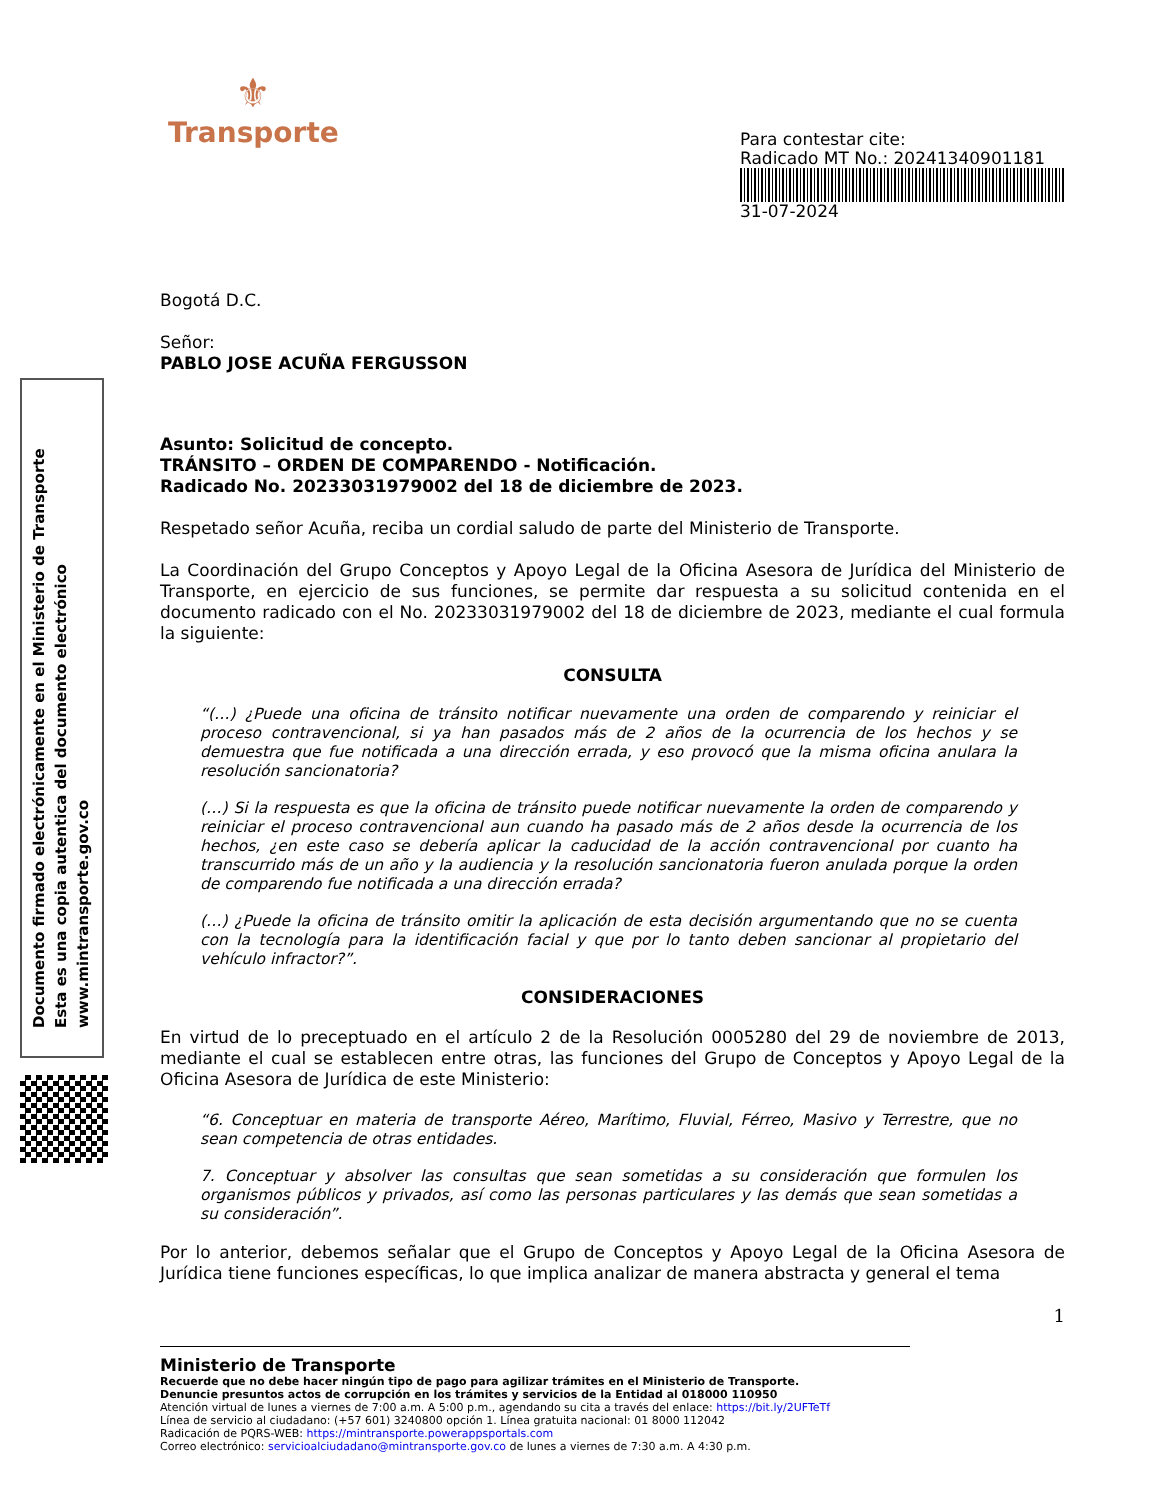Documento firmado electrónicamente en el Ministerio de Transporte
Esta es una copia autentica del documento electrónico
www.mintransporte.gov.co
⚜
Transporte
Para contestar cite:
Radicado MT No.: 20241340901181
31-07-2024
Bogotá D.C.
Señor:
PABLO JOSE ACUÑA FERGUSSON
Asunto: Solicitud de concepto.
TRÁNSITO – ORDEN DE COMPARENDO - Notificación.
Radicado No. 20233031979002 del 18 de diciembre de 2023.
Respetado señor Acuña, reciba un cordial saludo de parte del Ministerio de Transporte.
La Coordinación del Grupo Conceptos y Apoyo Legal de la Oficina Asesora de Jurídica del Ministerio de Transporte, en ejercicio de sus funciones, se permite dar respuesta a su solicitud contenida en el documento radicado con el No. 20233031979002 del 18 de diciembre de 2023, mediante el cual formula la siguiente:
CONSULTA
“(…) ¿Puede una oficina de tránsito notificar nuevamente una orden de comparendo y reiniciar el proceso contravencional, si ya han pasados más de 2 años de la ocurrencia de los hechos y se demuestra que fue notificada a una dirección errada, y eso provocó que la misma oficina anulara la resolución sancionatoria?
(…) Si la respuesta es que la oficina de tránsito puede notificar nuevamente la orden de comparendo y reiniciar el proceso contravencional aun cuando ha pasado más de 2 años desde la ocurrencia de los hechos, ¿en este caso se debería aplicar la caducidad de la acción contravencional por cuanto ha transcurrido más de un año y la audiencia y la resolución sancionatoria fueron anulada porque la orden de comparendo fue notificada a una dirección errada?
(…) ¿Puede la oficina de tránsito omitir la aplicación de esta decisión argumentando que no se cuenta con la tecnología para la identificación facial y que por lo tanto deben sancionar al propietario del vehículo infractor?”.
CONSIDERACIONES
En virtud de lo preceptuado en el artículo 2 de la Resolución 0005280 del 29 de noviembre de 2013, mediante el cual se establecen entre otras, las funciones del Grupo de Conceptos y Apoyo Legal de la Oficina Asesora de Jurídica de este Ministerio:
“6. Conceptuar en materia de transporte Aéreo, Marítimo, Fluvial, Férreo, Masivo y Terrestre, que no sean competencia de otras entidades.
7. Conceptuar y absolver las consultas que sean sometidas a su consideración que formulen los organismos públicos y privados, así como las personas particulares y las demás que sean sometidas a su consideración”.
Por lo anterior, debemos señalar que el Grupo de Conceptos y Apoyo Legal de la Oficina Asesora de Jurídica tiene funciones específicas, lo que implica analizar de manera abstracta y general el tema
1
Ministerio de Transporte
Recuerde que no debe hacer ningún tipo de pago para agilizar trámites en el Ministerio de Transporte.
Denuncie presuntos actos de corrupción en los trámites y servicios de la Entidad al 018000 110950
Atención virtual de lunes a viernes de 7:00 a.m. A 5:00 p.m., agendando su cita a través del enlace: https://bit.ly/2UFTeTf
Línea de servicio al ciudadano: (+57 601) 3240800 opción 1. Línea gratuita nacional: 01 8000 112042
Radicación de PQRS-WEB: https://mintransporte.powerappsportals.com
Correo electrónico: servicioalciudadano@mintransporte.gov.co de lunes a viernes de 7:30 a.m. A 4:30 p.m.